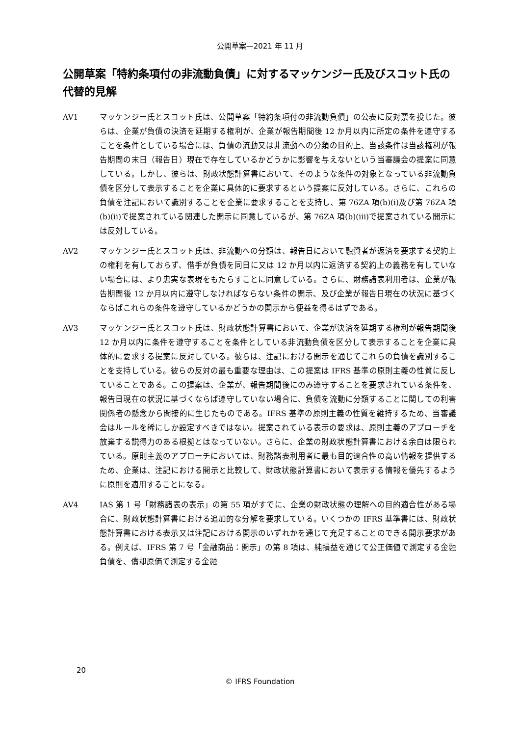公開草案—2021 年 11 月
公開草案「特約条項付の非流動負債」に対するマッケンジー氏及びスコット氏の代替的見解
AV1 マッケンジー氏とスコット氏は、公開草案「特約条項付の非流動負債」の公表に反対票を投じた。彼らは、企業が負債の決済を延期する権利が、企業が報告期間後 12 か月以内に所定の条件を遵守することを条件としている場合には、負債の流動又は非流動への分類の目的上、当該条件は当該権利が報告期間の末日（報告日）現在で存在しているかどうかに影響を与えないという当審議会の提案に同意している。しかし、彼らは、財政状態計算書において、そのような条件の対象となっている非流動負債を区分して表示することを企業に具体的に要求するという提案に反対している。さらに、これらの負債を注記において識別することを企業に要求することを支持し、第 76ZA 項(b)(i)及び第 76ZA 項(b)(ii)で提案されている関連した開示に同意しているが、第 76ZA 項(b)(iii)で提案されている開示には反対している。
AV2 マッケンジー氏とスコット氏は、非流動への分類は、報告日において融資者が返済を要求する契約上の権利を有しておらず、借手が負債を同日に又は 12 か月以内に返済する契約上の義務を有していない場合には、より忠実な表現をもたらすことに同意している。さらに、財務諸表利用者は、企業が報告期間後 12 か月以内に遵守しなければならない条件の開示、及び企業が報告日現在の状況に基づくならばこれらの条件を遵守しているかどうかの開示から便益を得るはずである。
AV3 マッケンジー氏とスコット氏は、財政状態計算書において、企業が決済を延期する権利が報告期間後 12 か月以内に条件を遵守することを条件としている非流動負債を区分して表示することを企業に具体的に要求する提案に反対している。彼らは、注記における開示を通じてこれらの負債を識別することを支持している。彼らの反対の最も重要な理由は、この提案は IFRS 基準の原則主義の性質に反していることである。この提案は、企業が、報告期間後にのみ遵守することを要求されている条件を、報告日現在の状況に基づくならば遵守していない場合に、負債を流動に分類することに関しての利害関係者の懸念から間接的に生じたものである。IFRS 基準の原則主義の性質を維持するため、当審議会はルールを稀にしか設定すべきではない。提案されている表示の要求は、原則主義のアプローチを放棄する説得力のある根拠とはなっていない。さらに、企業の財政状態計算書における余白は限られている。原則主義のアプローチにおいては、財務諸表利用者に最も目的適合性の高い情報を提供するため、企業は、注記における開示と比較して、財政状態計算書において表示する情報を優先するように原則を適用することになる。
AV4 IAS 第 1 号「財務諸表の表示」の第 55 項がすでに、企業の財政状態の理解への目的適合性がある場合に、財政状態計算書における追加的な分解を要求している。いくつかの IFRS 基準書には、財政状態計算書における表示又は注記における開示のいずれかを通じて充足することのできる開示要求がある。例えば、IFRS 第 7 号「金融商品：開示」の第 8 項は、純損益を通じて公正価値で測定する金融負債を、償却原価で測定する金融
20
© IFRS Foundation